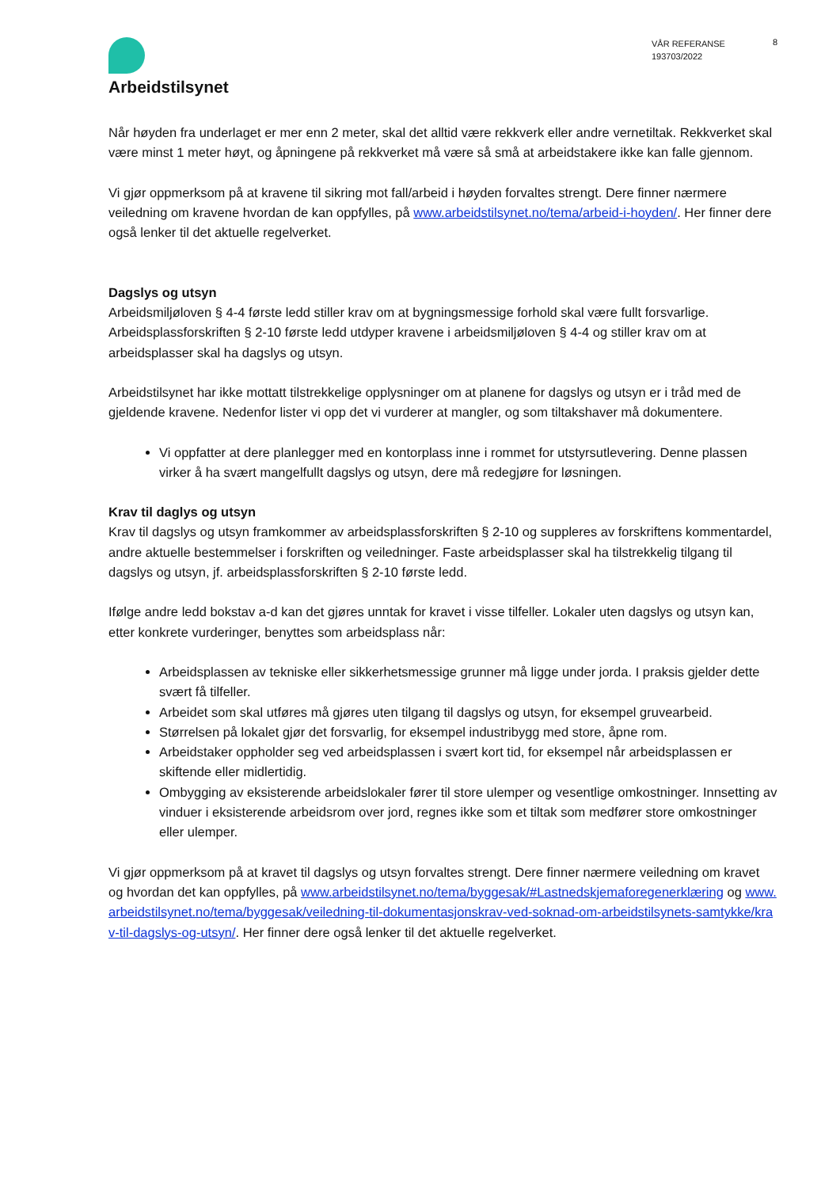Arbeidstilsynet
VÅR REFERANSE
193703/2022
8
Når høyden fra underlaget er mer enn 2 meter, skal det alltid være rekkverk eller andre vernetiltak. Rekkverket skal være minst 1 meter høyt, og åpningene på rekkverket må være så små at arbeidstakere ikke kan falle gjennom.
Vi gjør oppmerksom på at kravene til sikring mot fall/arbeid i høyden forvaltes strengt. Dere finner nærmere veiledning om kravene hvordan de kan oppfylles, på www.arbeidstilsynet.no/tema/arbeid-i-hoyden/. Her finner dere også lenker til det aktuelle regelverket.
Dagslys og utsyn
Arbeidsmiljøloven § 4-4 første ledd stiller krav om at bygningsmessige forhold skal være fullt forsvarlige. Arbeidsplassforskriften § 2-10 første ledd utdyper kravene i arbeidsmiljøloven § 4-4 og stiller krav om at arbeidsplasser skal ha dagslys og utsyn.
Arbeidstilsynet har ikke mottatt tilstrekkelige opplysninger om at planene for dagslys og utsyn er i tråd med de gjeldende kravene. Nedenfor lister vi opp det vi vurderer at mangler, og som tiltakshaver må dokumentere.
Vi oppfatter at dere planlegger med en kontorplass inne i rommet for utstyrsutlevering. Denne plassen virker å ha svært mangelfullt dagslys og utsyn, dere må redegjøre for løsningen.
Krav til daglys og utsyn
Krav til dagslys og utsyn framkommer av arbeidsplassforskriften § 2-10 og suppleres av forskriftens kommentardel, andre aktuelle bestemmelser i forskriften og veiledninger. Faste arbeidsplasser skal ha tilstrekkelig tilgang til dagslys og utsyn, jf. arbeidsplassforskriften § 2-10 første ledd.
Ifølge andre ledd bokstav a-d kan det gjøres unntak for kravet i visse tilfeller. Lokaler uten dagslys og utsyn kan, etter konkrete vurderinger, benyttes som arbeidsplass når:
Arbeidsplassen av tekniske eller sikkerhetsmessige grunner må ligge under jorda. I praksis gjelder dette svært få tilfeller.
Arbeidet som skal utføres må gjøres uten tilgang til dagslys og utsyn, for eksempel gruvearbeid.
Størrelsen på lokalet gjør det forsvarlig, for eksempel industribygg med store, åpne rom.
Arbeidstaker oppholder seg ved arbeidsplassen i svært kort tid, for eksempel når arbeidsplassen er skiftende eller midlertidig.
Ombygging av eksisterende arbeidslokaler fører til store ulemper og vesentlige omkostninger. Innsetting av vinduer i eksisterende arbeidsrom over jord, regnes ikke som et tiltak som medfører store omkostninger eller ulemper.
Vi gjør oppmerksom på at kravet til dagslys og utsyn forvaltes strengt. Dere finner nærmere veiledning om kravet og hvordan det kan oppfylles, på www.arbeidstilsynet.no/tema/byggesak/#Lastnedskjemaforegenerklæring og www.arbeidstilsynet.no/tema/byggesak/veiledning-til-dokumentasjonskrav-ved-soknad-om-arbeidstilsynets-samtykke/krav-til-dagslys-og-utsyn/. Her finner dere også lenker til det aktuelle regelverket.